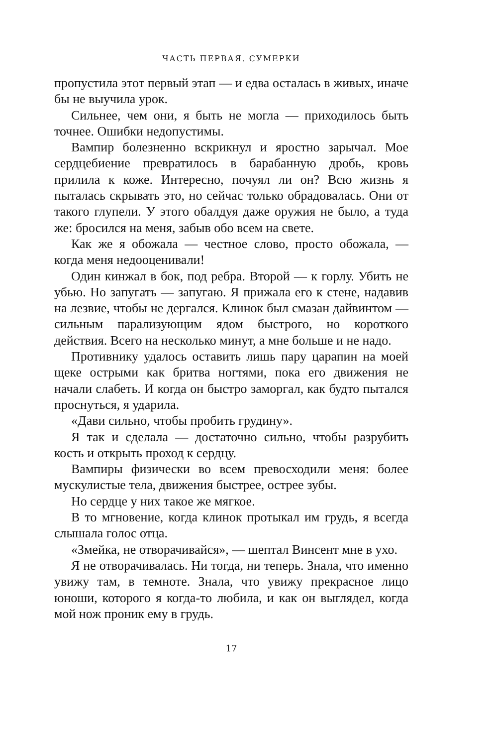ЧАСТЬ ПЕРВАЯ. СУМЕРКИ
пропустила этот первый этап — и едва осталась в живых, иначе бы не выучила урок.
Сильнее, чем они, я быть не могла — приходилось быть точнее. Ошибки недопустимы.
Вампир болезненно вскрикнул и яростно зарычал. Мое сердцебиение превратилось в барабанную дробь, кровь прилила к коже. Интересно, почуял ли он? Всю жизнь я пыталась скрывать это, но сейчас только обрадовалась. Они от такого глупели. У этого обалдуя даже оружия не было, а туда же: бросился на меня, забыв обо всем на свете.
Как же я обожала — честное слово, просто обожала, — когда меня недооценивали!
Один кинжал в бок, под ребра. Второй — к горлу. Убить не убью. Но запугать — запугаю. Я прижала его к стене, надавив на лезвие, чтобы не дергался. Клинок был смазан дайвинтом — сильным парализующим ядом быстрого, но короткого действия. Всего на несколько минут, а мне больше и не надо.
Противнику удалось оставить лишь пару царапин на моей щеке острыми как бритва ногтями, пока его движения не начали слабеть. И когда он быстро заморгал, как будто пытался проснуться, я ударила.
«Дави сильно, чтобы пробить грудину».
Я так и сделала — достаточно сильно, чтобы разрубить кость и открыть проход к сердцу.
Вампиры физически во всем превосходили меня: более мускулистые тела, движения быстрее, острее зубы.
Но сердце у них такое же мягкое.
В то мгновение, когда клинок протыкал им грудь, я всегда слышала голос отца.
«Змейка, не отворачивайся», — шептал Винсент мне в ухо.
Я не отворачивалась. Ни тогда, ни теперь. Знала, что именно увижу там, в темноте. Знала, что увижу прекрасное лицо юноши, которого я когда-то любила, и как он выглядел, когда мой нож проник ему в грудь.
17